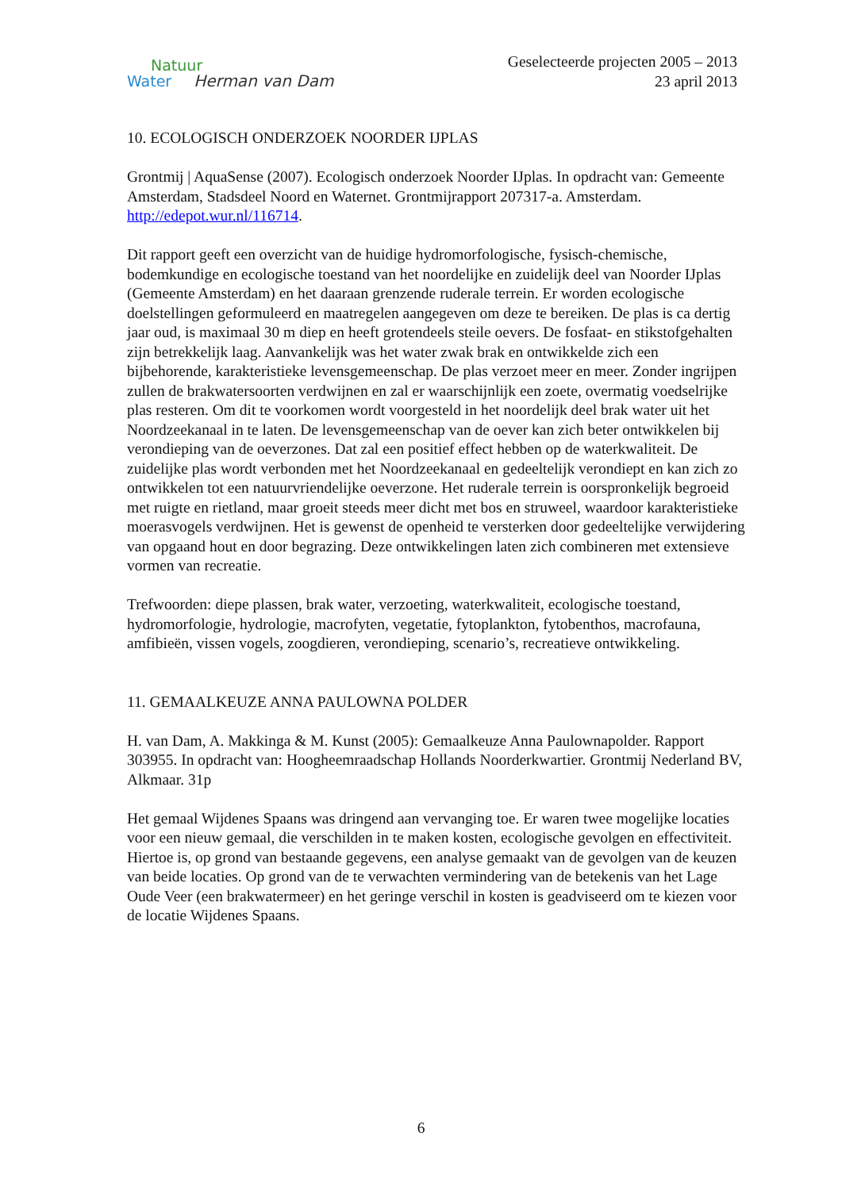Natuur
Water Herman van Dam
Geselecteerde projecten 2005 – 2013
23 april 2013
10. ECOLOGISCH ONDERZOEK NOORDER IJPLAS
Grontmij | AquaSense (2007). Ecologisch onderzoek Noorder IJplas. In opdracht van: Gemeente Amsterdam, Stadsdeel Noord en Waternet. Grontmijrapport 207317-a. Amsterdam. http://edepot.wur.nl/116714.
Dit rapport geeft een overzicht van de huidige hydromorfologische, fysisch-chemische, bodemkundige en ecologische toestand van het noordelijke en zuidelijk deel van Noorder IJplas (Gemeente Amsterdam) en het daaraan grenzende ruderale terrein. Er worden ecologische doelstellingen geformuleerd en maatregelen aangegeven om deze te bereiken. De plas is ca dertig jaar oud, is maximaal 30 m diep en heeft grotendeels steile oevers. De fosfaat- en stikstofgehalten zijn betrekkelijk laag. Aanvankelijk was het water zwak brak en ontwikkelde zich een bijbehorende, karakteristieke levensgemeenschap. De plas verzoet meer en meer. Zonder ingrijpen zullen de brakwatersoorten verdwijnen en zal er waarschijnlijk een zoete, overmatig voedselrijke plas resteren. Om dit te voorkomen wordt voorgesteld in het noordelijk deel brak water uit het Noordzeekanaal in te laten. De levensgemeenschap van de oever kan zich beter ontwikkelen bij verondieping van de oeverzones. Dat zal een positief effect hebben op de waterkwaliteit. De zuidelijke plas wordt verbonden met het Noordzeekanaal en gedeeltelijk verondiept en kan zich zo ontwikkelen tot een natuurvriendelijke oeverzone. Het ruderale terrein is oorspronkelijk begroeid met ruigte en rietland, maar groeit steeds meer dicht met bos en struweel, waardoor karakteristieke moerasvogels verdwijnen. Het is gewenst de openheid te versterken door gedeeltelijke verwijdering van opgaand hout en door begrazing. Deze ontwikkelingen laten zich combineren met extensieve vormen van recreatie.
Trefwoorden: diepe plassen, brak water, verzoeting, waterkwaliteit, ecologische toestand, hydromorfologie, hydrologie, macrofyten, vegetatie, fytoplankton, fytobenthos, macrofauna, amfibieën, vissen vogels, zoogdieren, verondieping, scenario’s, recreatieve ontwikkeling.
11. GEMAALKEUZE ANNA PAULOWNA POLDER
H. van Dam, A. Makkinga & M. Kunst (2005): Gemaalkeuze Anna Paulownapolder. Rapport 303955. In opdracht van: Hoogheemraadschap Hollands Noorderkwartier. Grontmij Nederland BV, Alkmaar. 31p
Het gemaal Wijdenes Spaans was dringend aan vervanging toe. Er waren twee mogelijke locaties voor een nieuw gemaal, die verschilden in te maken kosten, ecologische gevolgen en effectiviteit. Hiertoe is, op grond van bestaande gegevens, een analyse gemaakt van de gevolgen van de keuzen van beide locaties. Op grond van de te verwachten vermindering van de betekenis van het Lage Oude Veer (een brakwatermeer) en het geringe verschil in kosten is geadviseerd om te kiezen voor de locatie Wijdenes Spaans.
6